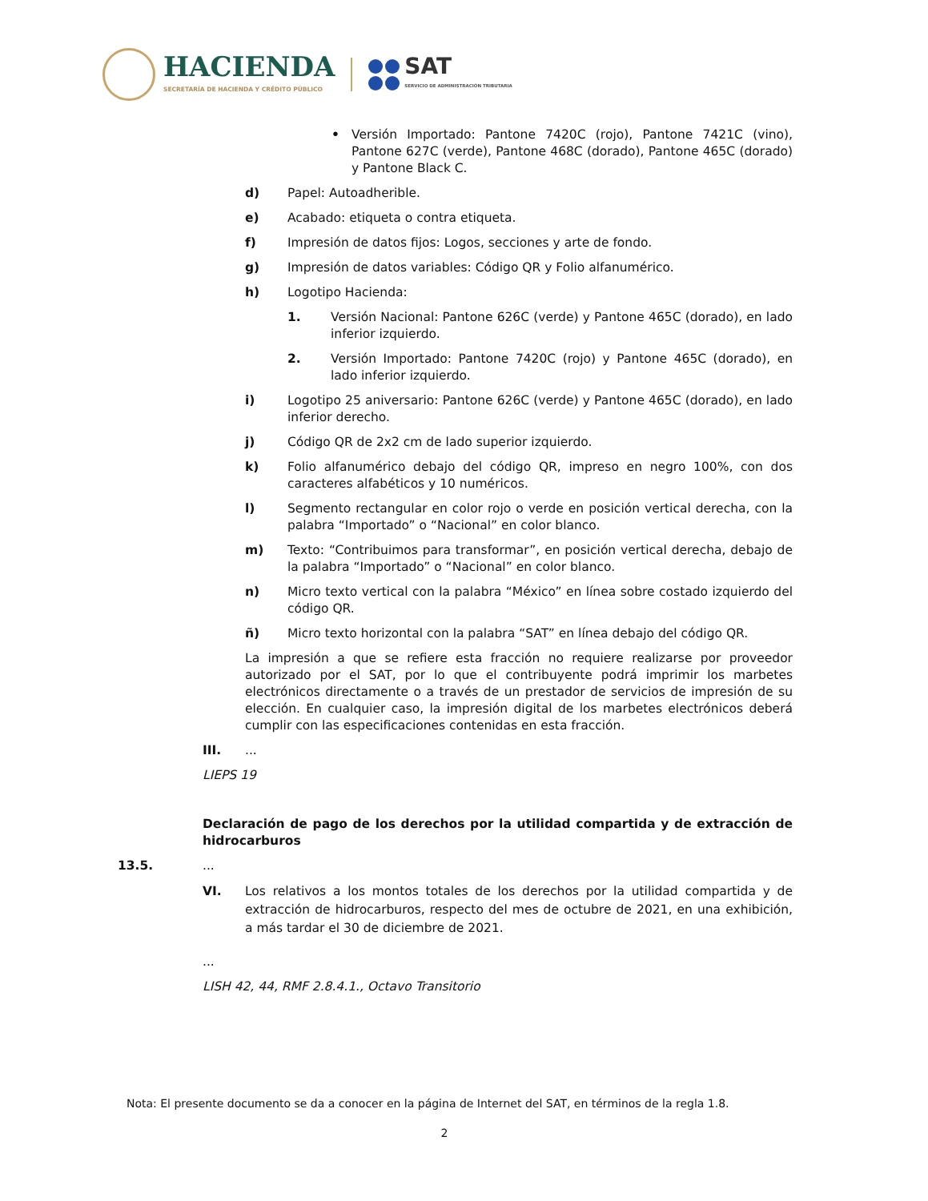HACIENDA
SECRETARÍA DE HACIENDA Y CRÉDITO PÚBLICO
SAT
SERVICIO DE ADMINISTRACIÓN TRIBUTARIA
• Versión Importado: Pantone 7420C (rojo), Pantone 7421C (vino), Pantone 627C (verde), Pantone 468C (dorado), Pantone 465C (dorado) y Pantone Black C.
d) Papel: Autoadherible.
e) Acabado: etiqueta o contra etiqueta.
f) Impresión de datos fijos: Logos, secciones y arte de fondo.
g) Impresión de datos variables: Código QR y Folio alfanumérico.
h) Logotipo Hacienda:
1. Versión Nacional: Pantone 626C (verde) y Pantone 465C (dorado), en lado inferior izquierdo.
2. Versión Importado: Pantone 7420C (rojo) y Pantone 465C (dorado), en lado inferior izquierdo.
i) Logotipo 25 aniversario: Pantone 626C (verde) y Pantone 465C (dorado), en lado inferior derecho.
j) Código QR de 2x2 cm de lado superior izquierdo.
k) Folio alfanumérico debajo del código QR, impreso en negro 100%, con dos caracteres alfabéticos y 10 numéricos.
l) Segmento rectangular en color rojo o verde en posición vertical derecha, con la palabra “Importado” o “Nacional” en color blanco.
m) Texto: “Contribuimos para transformar”, en posición vertical derecha, debajo de la palabra “Importado” o “Nacional” en color blanco.
n) Micro texto vertical con la palabra “México” en línea sobre costado izquierdo del código QR.
ñ) Micro texto horizontal con la palabra “SAT” en línea debajo del código QR.
La impresión a que se refiere esta fracción no requiere realizarse por proveedor autorizado por el SAT, por lo que el contribuyente podrá imprimir los marbetes electrónicos directamente o a través de un prestador de servicios de impresión de su elección. En cualquier caso, la impresión digital de los marbetes electrónicos deberá cumplir con las especificaciones contenidas en esta fracción.
III....
LIEPS 19
Declaración de pago de los derechos por la utilidad compartida y de extracción de hidrocarburos
13.5....
VI. Los relativos a los montos totales de los derechos por la utilidad compartida y de extracción de hidrocarburos, respecto del mes de octubre de 2021, en una exhibición, a más tardar el 30 de diciembre de 2021.
...
LISH 42, 44, RMF 2.8.4.1., Octavo Transitorio
Nota: El presente documento se da a conocer en la página de Internet del SAT, en términos de la regla 1.8.
2